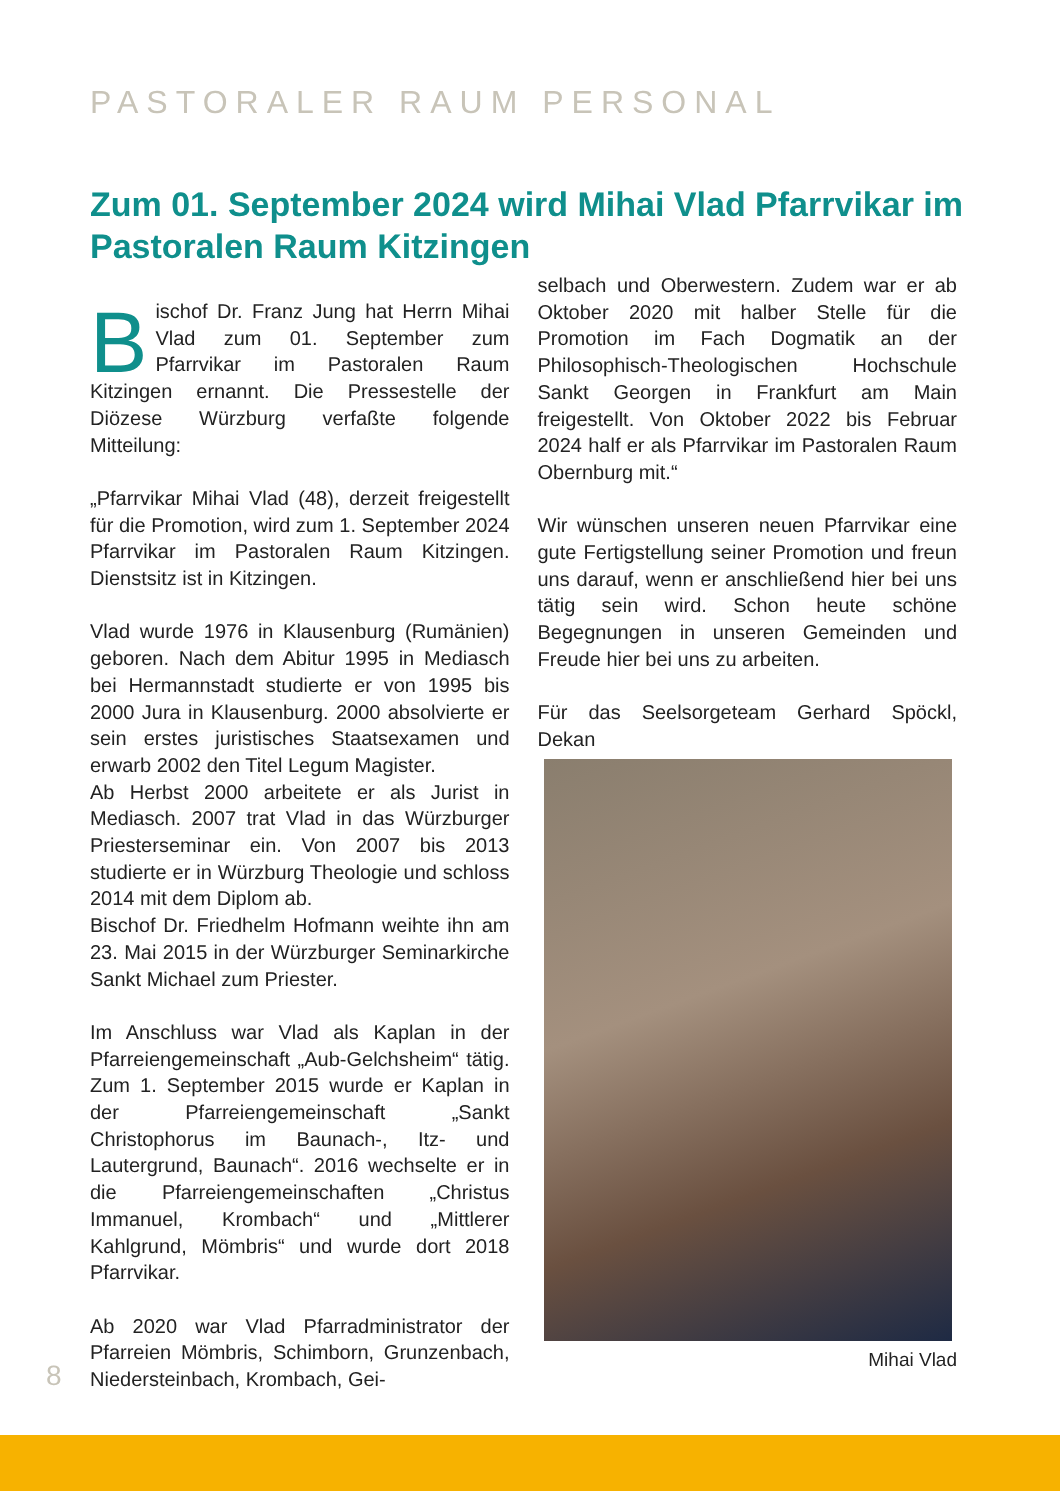PASTORALER RAUM PERSONAL
Zum 01. September 2024 wird Mihai Vlad Pfarrvikar im Pastoralen Raum Kitzingen
Bischof Dr. Franz Jung hat Herrn Mihai Vlad zum 01. September zum Pfarrvikar im Pastoralen Raum Kitzingen ernannt. Die Pressestelle der Diözese Würzburg verfaßte folgende Mitteilung:
„Pfarrvikar Mihai Vlad (48), derzeit freigestellt für die Promotion, wird zum 1. September 2024 Pfarrvikar im Pastoralen Raum Kitzingen. Dienstsitz ist in Kitzingen.
Vlad wurde 1976 in Klausenburg (Rumänien) geboren. Nach dem Abitur 1995 in Mediasch bei Hermannstadt studierte er von 1995 bis 2000 Jura in Klausenburg. 2000 absolvierte er sein erstes juristisches Staatsexamen und erwarb 2002 den Titel Legum Magister.
Ab Herbst 2000 arbeitete er als Jurist in Mediasch. 2007 trat Vlad in das Würzburger Priesterseminar ein. Von 2007 bis 2013 studierte er in Würzburg Theologie und schloss 2014 mit dem Diplom ab.
Bischof Dr. Friedhelm Hofmann weihte ihn am 23. Mai 2015 in der Würzburger Seminarkirche Sankt Michael zum Priester.
Im Anschluss war Vlad als Kaplan in der Pfarreiengemeinschaft „Aub-Gelchsheim“ tätig. Zum 1. September 2015 wurde er Kaplan in der Pfarreiengemeinschaft „Sankt Christophorus im Baunach-, Itz- und Lautergrund, Baunach“. 2016 wechselte er in die Pfarreiengemeinschaften „Christus Immanuel, Krombach“ und „Mittlerer Kahlgrund, Mömbris“ und wurde dort 2018 Pfarrvikar.
Ab 2020 war Vlad Pfarradministrator der Pfarreien Mömbris, Schimborn, Grunzenbach, Niedersteinbach, Krombach, Gei-
selbach und Oberwestern. Zudem war er ab Oktober 2020 mit halber Stelle für die Promotion im Fach Dogmatik an der Philosophisch-Theologischen Hochschule Sankt Georgen in Frankfurt am Main freigestellt. Von Oktober 2022 bis Februar 2024 half er als Pfarrvikar im Pastoralen Raum Obernburg mit.“
Wir wünschen unseren neuen Pfarrvikar eine gute Fertigstellung seiner Promotion und freun uns darauf, wenn er anschließend hier bei uns tätig sein wird. Schon heute schöne Begegnungen in unseren Gemeinden und Freude hier bei uns zu arbeiten.
Für das Seelsorgeteam Gerhard Spöckl, Dekan
Mihai Vlad
8